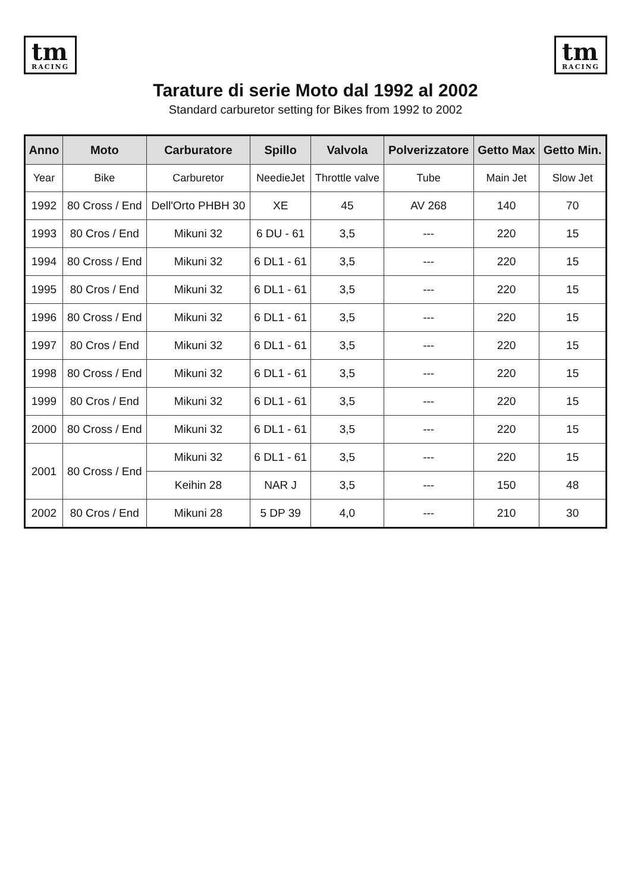tm
RACING
tm
RACING
Tarature di serie Moto dal 1992 al 2002
Standard carburetor setting for Bikes from 1992 to 2002
| Anno | Moto | Carburatore | Spillo | Valvola | Polverizzatore | Getto Max | Getto Min. |
| --- | --- | --- | --- | --- | --- | --- | --- |
| Year | Bike | Carburetor | NeedieJet | Throttle valve | Tube | Main Jet | Slow Jet |
| 1992 | 80 Cross / End | Dell'Orto PHBH 30 | XE | 45 | AV 268 | 140 | 70 |
| 1993 | 80 Cros / End | Mikuni 32 | 6 DU - 61 | 3,5 | --- | 220 | 15 |
| 1994 | 80 Cross / End | Mikuni 32 | 6 DL1 - 61 | 3,5 | --- | 220 | 15 |
| 1995 | 80 Cros / End | Mikuni 32 | 6 DL1 - 61 | 3,5 | --- | 220 | 15 |
| 1996 | 80 Cross / End | Mikuni 32 | 6 DL1 - 61 | 3,5 | --- | 220 | 15 |
| 1997 | 80 Cros / End | Mikuni 32 | 6 DL1 - 61 | 3,5 | --- | 220 | 15 |
| 1998 | 80 Cross / End | Mikuni 32 | 6 DL1 - 61 | 3,5 | --- | 220 | 15 |
| 1999 | 80 Cros / End | Mikuni 32 | 6 DL1 - 61 | 3,5 | --- | 220 | 15 |
| 2000 | 80 Cross / End | Mikuni 32 | 6 DL1 - 61 | 3,5 | --- | 220 | 15 |
| 2001 | 80 Cross / End | Mikuni 32 | 6 DL1 - 61 | 3,5 | --- | 220 | 15 |
| | | Keihin 28 | NAR J | 3,5 | --- | 150 | 48 |
| 2002 | 80 Cros / End | Mikuni 28 | 5 DP 39 | 4,0 | --- | 210 | 30 |